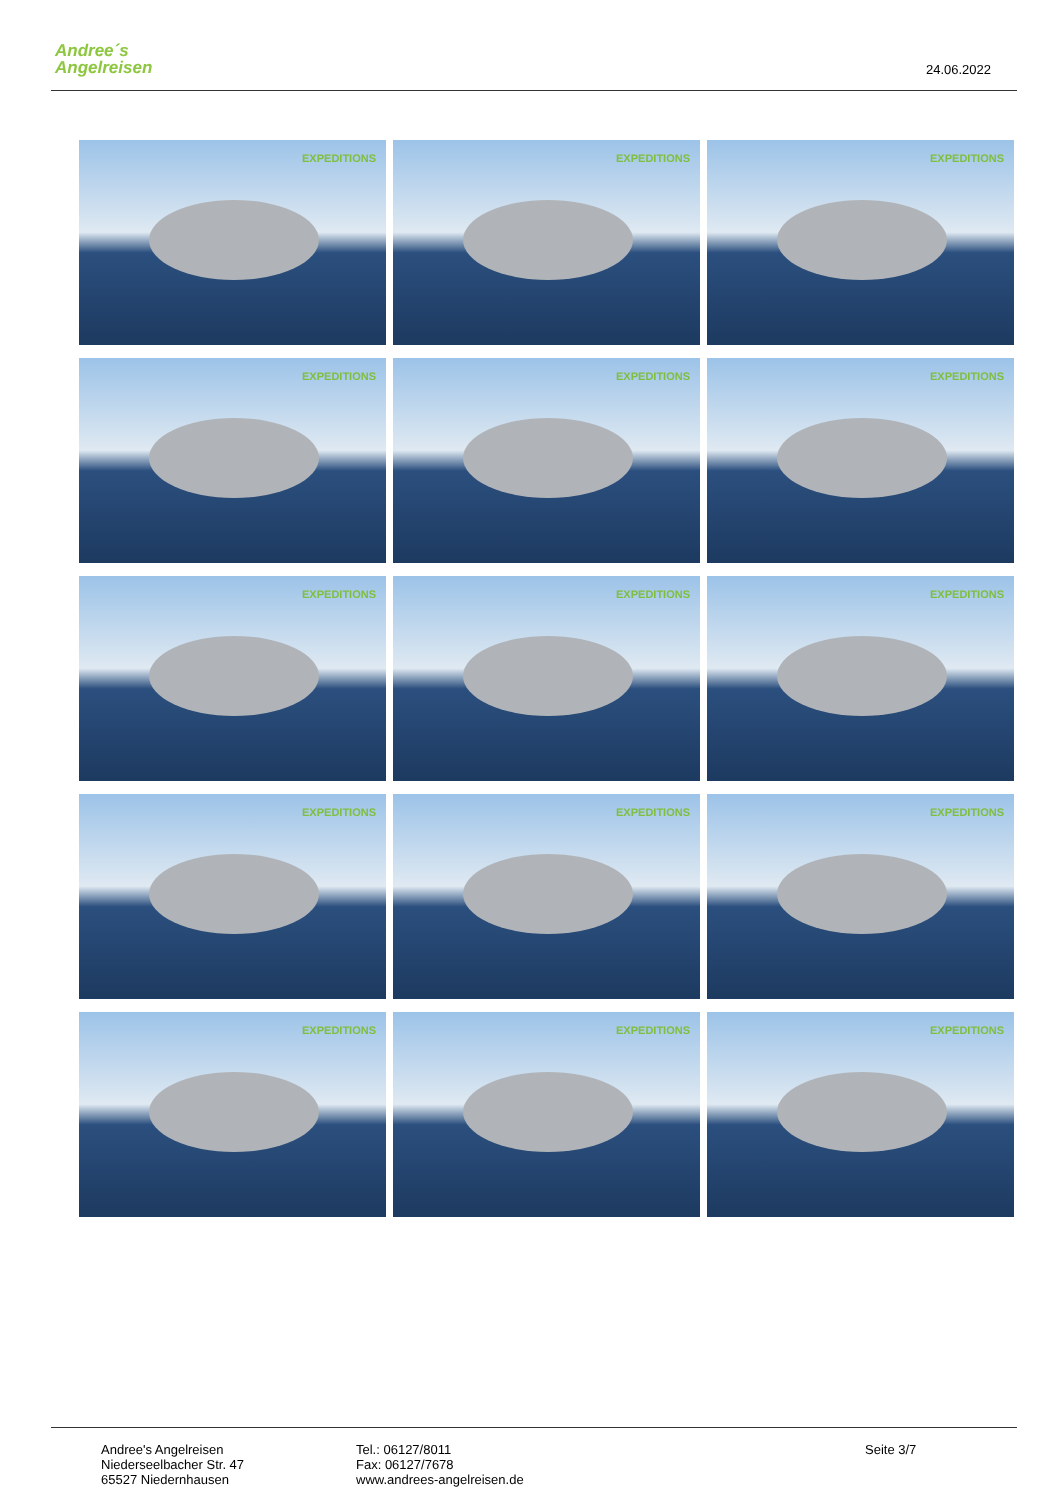Andree´s
Angelreisen
24.06.2022
EXPEDITIONS
EXPEDITIONS
EXPEDITIONS
EXPEDITIONS
EXPEDITIONS
EXPEDITIONS
EXPEDITIONS
EXPEDITIONS
EXPEDITIONS
EXPEDITIONS
EXPEDITIONS
EXPEDITIONS
EXPEDITIONS
EXPEDITIONS
EXPEDITIONS
Andree's Angelreisen
Niederseelbacher Str. 47
65527 Niedernhausen
Tel.: 06127/8011
Fax: 06127/7678
www.andrees-angelreisen.de
Seite 3/7